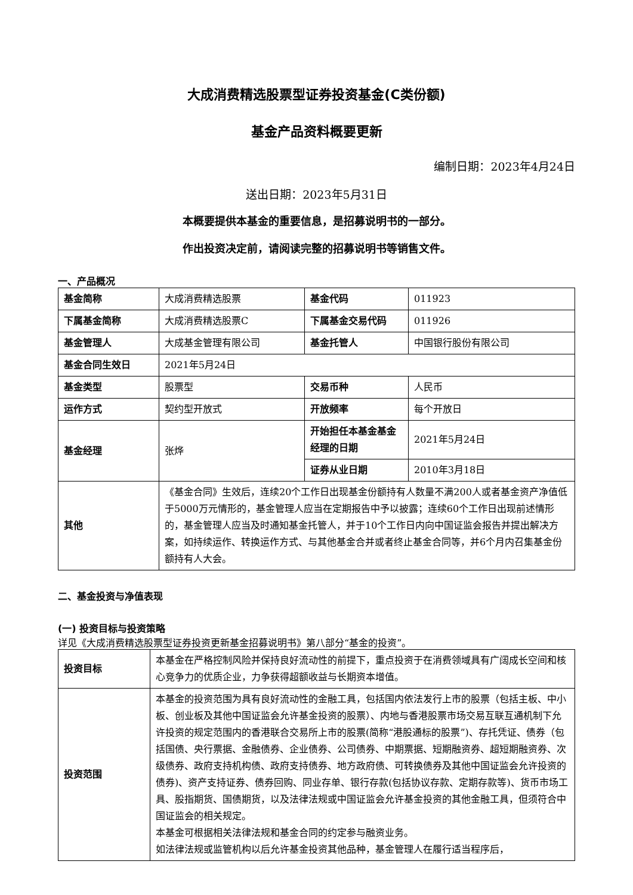大成消费精选股票型证券投资基金(C类份额)
基金产品资料概要更新
编制日期：2023年4月24日
送出日期：2023年5月31日
本概要提供本基金的重要信息，是招募说明书的一部分。
作出投资决定前，请阅读完整的招募说明书等销售文件。
一、产品概况
| 基金简称 | 大成消费精选股票 | 基金代码 | 011923 |
| 下属基金简称 | 大成消费精选股票C | 下属基金交易代码 | 011926 |
| 基金管理人 | 大成基金管理有限公司 | 基金托管人 | 中国银行股份有限公司 |
| 基金合同生效日 | 2021年5月24日 | | |
| 基金类型 | 股票型 | 交易币种 | 人民币 |
| 运作方式 | 契约型开放式 | 开放频率 | 每个开放日 |
| 基金经理 | 张烨 | 开始担任本基金基金经理的日期 | 2021年5月24日 |
| | | 证券从业日期 | 2010年3月18日 |
| 其他 | 《基金合同》生效后，连续20个工作日出现基金份额持有人数量不满200人或者基金资产净值低于5000万元情形的，基金管理人应当在定期报告中予以披露；连续60个工作日出现前述情形的，基金管理人应当及时通知基金托管人，并于10个工作日内向中国证监会报告并提出解决方案，如持续运作、转换运作方式、与其他基金合并或者终止基金合同等，并6个月内召集基金份额持有人大会。 | | |
二、基金投资与净值表现
(一) 投资目标与投资策略
详见《大成消费精选股票型证券投资更新基金招募说明书》第八部分“基金的投资”。
| 投资目标 | 本基金在严格控制风险并保持良好流动性的前提下，重点投资于在消费领域具有广阔成长空间和核心竞争力的优质企业，力争获得超额收益与长期资本增值。 |
| 投资范围 | 本基金的投资范围为具有良好流动性的金融工具，包括国内依法发行上市的股票（包括主板、中小板、创业板及其他中国证监会允许基金投资的股票）、内地与香港股票市场交易互联互通机制下允许投资的规定范围内的香港联合交易所上市的股票(简称“港股通标的股票”)、存托凭证、债券（包括国债、央行票据、金融债券、企业债券、公司债券、中期票据、短期融资券、超短期融资券、次级债券、政府支持机构债、政府支持债券、地方政府债、可转换债券及其他中国证监会允许投资的债券)、资产支持证券、债券回购、同业存单、银行存款(包括协议存款、定期存款等)、货币市场工具、股指期货、国债期货，以及法律法规或中国证监会允许基金投资的其他金融工具，但须符合中国证监会的相关规定。 本基金可根据相关法律法规和基金合同的约定参与融资业务。 如法律法规或监管机构以后允许基金投资其他品种，基金管理人在履行适当程序后， |